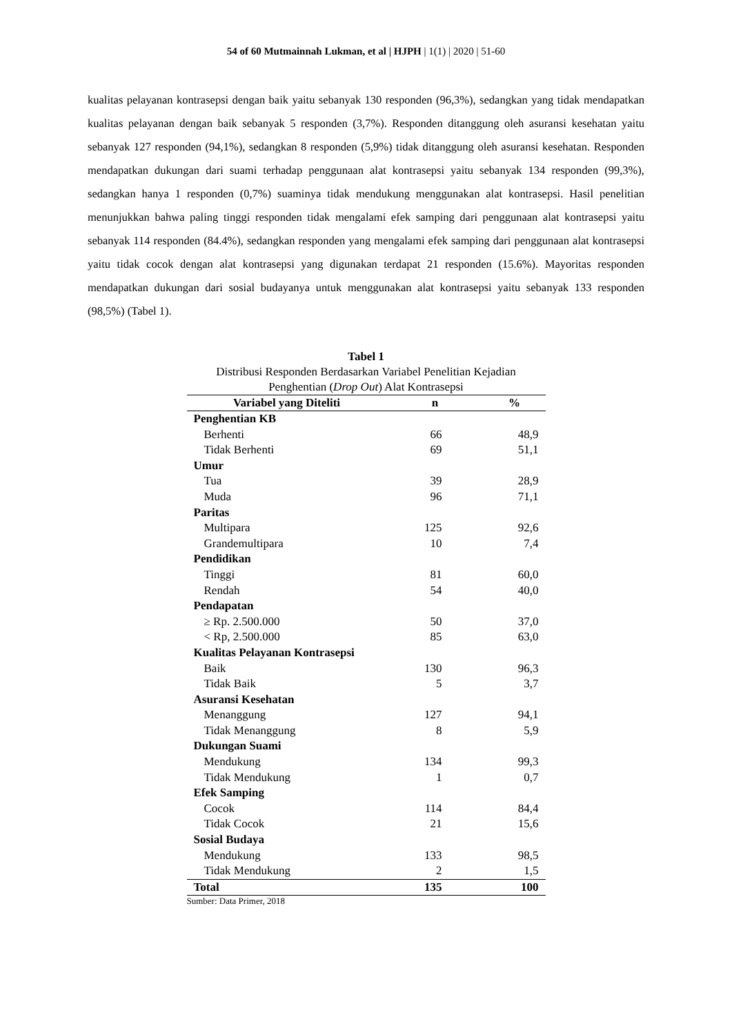54 of 60 Mutmainnah Lukman, et al | HJPH | 1(1) | 2020 | 51-60
kualitas pelayanan kontrasepsi dengan baik yaitu sebanyak 130 responden (96,3%), sedangkan yang tidak mendapatkan kualitas pelayanan dengan baik sebanyak 5 responden (3,7%). Responden ditanggung oleh asuransi kesehatan yaitu sebanyak 127 responden (94,1%), sedangkan 8 responden (5,9%) tidak ditanggung oleh asuransi kesehatan. Responden mendapatkan dukungan dari suami terhadap penggunaan alat kontrasepsi yaitu sebanyak 134 responden (99,3%), sedangkan hanya 1 responden (0,7%) suaminya tidak mendukung menggunakan alat kontrasepsi. Hasil penelitian menunjukkan bahwa paling tinggi responden tidak mengalami efek samping dari penggunaan alat kontrasepsi yaitu sebanyak 114 responden (84.4%), sedangkan responden yang mengalami efek samping dari penggunaan alat kontrasepsi yaitu tidak cocok dengan alat kontrasepsi yang digunakan terdapat 21 responden (15.6%). Mayoritas responden mendapatkan dukungan dari sosial budayanya untuk menggunakan alat kontrasepsi yaitu sebanyak 133 responden (98,5%) (Tabel 1).
Tabel 1
Distribusi Responden Berdasarkan Variabel Penelitian Kejadian
Penghentian (Drop Out) Alat Kontrasepsi
| Variabel yang Diteliti | n | % |
| --- | --- | --- |
| Penghentian KB | | |
| Berhenti | 66 | 48,9 |
| Tidak Berhenti | 69 | 51,1 |
| Umur | | |
| Tua | 39 | 28,9 |
| Muda | 96 | 71,1 |
| Paritas | | |
| Multipara | 125 | 92,6 |
| Grandemultipara | 10 | 7,4 |
| Pendidikan | | |
| Tinggi | 81 | 60,0 |
| Rendah | 54 | 40,0 |
| Pendapatan | | |
| ≥ Rp. 2.500.000 | 50 | 37,0 |
| < Rp, 2.500.000 | 85 | 63,0 |
| Kualitas Pelayanan Kontrasepsi | | |
| Baik | 130 | 96,3 |
| Tidak Baik | 5 | 3,7 |
| Asuransi Kesehatan | | |
| Menanggung | 127 | 94,1 |
| Tidak Menanggung | 8 | 5,9 |
| Dukungan Suami | | |
| Mendukung | 134 | 99,3 |
| Tidak Mendukung | 1 | 0,7 |
| Efek Samping | | |
| Cocok | 114 | 84,4 |
| Tidak Cocok | 21 | 15,6 |
| Sosial Budaya | | |
| Mendukung | 133 | 98,5 |
| Tidak Mendukung | 2 | 1,5 |
| Total | 135 | 100 |
Sumber: Data Primer, 2018